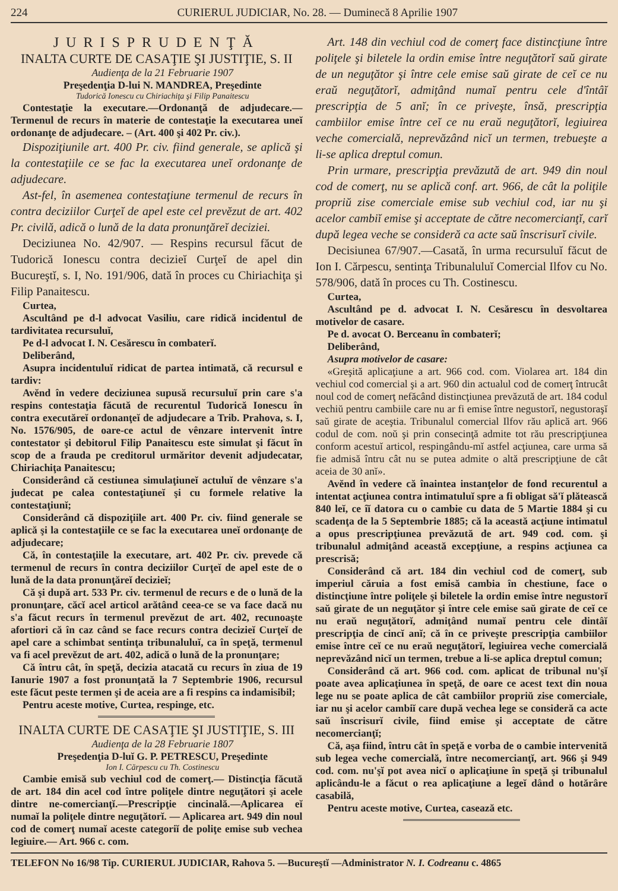224 CURIERUL JUDICIAR, No. 28. — Duminecă 8 Aprilie 1907
JURISPRUDENŢĂ
INALTA CURTE DE CASAŢIE ŞI JUSTIŢIE, S. II
Audienţa de la 21 Februarie 1907
Preşedenţia D-lui N. MANDREA, Preşedinte
Tudorică Ionescu cu Chiriachiţa şi Filip Panaitescu
Contestaţie la executare.—Ordonanţă de adjudecare.— Termenul de recurs în materie de contestaţie la executarea uneĭ ordonanţe de adjudecare. – (Art. 400 şi 402 Pr. civ.).
Dispoziţiunile art. 400 Pr. civ. fiind generale, se aplică şi la contestaţiile ce se fac la executarea uneĭ ordonanţe de adjudecare.
Ast-fel, în asemenea contestaţiune termenul de recurs în contra deciziilor Curţeĭ de apel este cel prevĕzut de art. 402 Pr. civilă, adică o lună de la data pronunţăreĭ deciziei.
Deciziunea No. 42/907. — Respins recursul făcut de Tudorică Ionescu contra decizieĭ Curţeĭ de apel din Bucureştĭ, s. I, No. 191/906, dată în proces cu Chiriachiţa şi Filip Panaitescu.
Curtea,
Ascultând pe d-l advocat Vasiliu, care ridică incidentul de tardivitatea recursuluĭ,
Pe d-l advocat I. N. Cesărescu în combaterĭ.
Deliberând,
Asupra incidentuluĭ ridicat de partea intimată, că recursul e tardiv:
Avĕnd în vedere deciziunea supusă recursuluĭ prin care s'a respins contestaţia făcută de recurentul Tudorică Ionescu în contra executăreĭ ordonanţeĭ de adjudecare a Trib. Prahova, s. I, No. 1576/905, de oare-ce actul de vênzare intervenit între contestator şi debitorul Filip Panaitescu este simulat şi făcut în scop de a frauda pe creditorul urmăritor devenit adjudecatar, Chiriachiţa Panaitescu;
Considerând că cestiunea simulaţiuneĭ actuluĭ de vênzare s'a judecat pe calea contestaţiuneĭ şi cu formele relative la contestaţiunĭ;
Considerând că dispoziţiile art. 400 Pr. civ. fiind generale se aplică şi la contestaţiile ce se fac la executarea uneĭ ordonanţe de adjudecare;
Că, în contestaţiile la executare, art. 402 Pr. civ. prevede că termenul de recurs în contra deciziilor Curţeĭ de apel este de o lună de la data pronunţăreĭ decizieĭ;
Că şi după art. 533 Pr. civ. termenul de recurs e de o lună de la pronunţare, căcĭ acel articol arătând ceea-ce se va face dacă nu s'a făcut recurs în termenul prevĕzut de art. 402, recunoaşte afortiori că în caz când se face recurs contra decizieĭ Curţeĭ de apel care a schimbat sentinţa tribunaluluĭ, ca în speţă, termenul va fi acel prevĕzut de art. 402, adică o lună de la pronunţare;
Că întru cât, în speţă, decizia atacată cu recurs în ziua de 19 Ianurie 1907 a fost pronunţată la 7 Septembrie 1906, recursul este făcut peste termen şi de aceia are a fi respins ca indamisibil;
Pentru aceste motive, Curtea, respinge, etc.
INALTA CURTE DE CASAŢIE ŞI JUSTIŢIE, S. III
Audienţa de la 28 Februarie 1807
Preşedenţia D-luĭ G. P. PETRESCU, Preşedinte
Ion I. Cărpescu cu Th. Costinescu
Cambie emisă sub vechiul cod de comerţ.— Distincţia făcută de art. 184 din acel cod între poliţele dintre neguţători şi acele dintre ne-comercianţĭ.—Prescripţie cincinală.—Aplicarea eĭ numaĭ la poliţele dintre neguţătorĭ. — Aplicarea art. 949 din noul cod de comerţ numaĭ aceste categoriĭ de poliţe emise sub vechea legiuire.— Art. 966 c. com.
Art. 148 din vechiul cod de comerţ face distincţiune între poliţele şi biletele la ordin emise între neguţătorĭ saŭ girate de un neguţător şi între cele emise saŭ girate de ceĭ ce nu eraŭ neguţătorĭ, admiţând numaĭ pentru cele d'întâĭ prescripţia de 5 anĭ; în ce priveşte, însă, prescripţia cambiilor emise între ceĭ ce nu eraŭ neguţătorĭ, legiuirea veche comercială, neprevăzând nicĭ un termen, trebueşte a li-se aplica dreptul comun.
Prin urmare, prescripţia prevăzută de art. 949 din noul cod de comerţ, nu se aplică conf. art. 966, de cât la poliţile propriŭ zise comerciale emise sub vechiul cod, iar nu şi acelor cambiĭ emise şi acceptate de către necomercianţĭ, carĭ după legea veche se consideră ca acte saŭ înscrisurĭ civile.
Decisiunea 67/907.—Casată, în urma recursuluĭ făcut de Ion I. Cărpescu, sentinţa Tribunaluluĭ Comercial Ilfov cu No. 578/906, dată în proces cu Th. Costinescu.
Curtea,
Ascultând pe d. advocat I. N. Cesărescu în desvoltarea motivelor de casare.
Pe d. avocat O. Berceanu în combaterĭ;
Deliberând,
Asupra motivelor de casare:
«Greşită aplicaţiune a art. 966 cod. com. Violarea art. 184 din vechiul cod comercial şi a art. 960 din actualul cod de comerţ întrucât noul cod de comerţ nefăcând distincţiunea prevăzută de art. 184 codul vechiŭ pentru cambiile care nu ar fi emise între negustorĭ, negustoraşĭ saŭ girate de aceştia. Tribunalul comercial Ilfov rău aplică art. 966 codul de com. noŭ şi prin consecinţă admite tot rău prescripţiunea conform acestuĭ articol, respingându-mĭ astfel acţiunea, care urma să fie admisă întru cât nu se putea admite o altă prescripţiune de cât aceia de 30 anĭ».
Avĕnd în vedere că înaintea instanţelor de fond recurentul a intentat acţiunea contra intimatuluĭ spre a fi obligat să'ĭ plătească 840 leĭ, ce îĭ datora cu o cambie cu data de 5 Martie 1884 şi cu scadenţa de la 5 Septembrie 1885; că la această acţiune intimatul a opus prescripţiunea prevăzută de art. 949 cod. com. şi tribunalul admiţând această excepţiune, a respins acţiunea ca prescrisă;
Considerând că art. 184 din vechiul cod de comerţ, sub imperiul căruia a fost emisă cambia în chestiune, face o distincţiune între poliţele şi biletele la ordin emise între negustorĭ saŭ girate de un neguţător şi între cele emise saŭ girate de ceĭ ce nu eraŭ neguţătorĭ, admiţând numaĭ pentru cele dintâĭ prescripţia de cincĭ anĭ; că în ce priveşte prescripţia cambiilor emise între ceĭ ce nu eraŭ neguţătorĭ, legiuirea veche comercială neprevăzând nicĭ un termen, trebue a li-se aplica dreptul comun;
Considerând că art. 966 cod. com. aplicat de tribunal nu'şĭ poate avea aplicaţiunea în speţă, de oare ce acest text din noua lege nu se poate aplica de cât cambiilor propriŭ zise comerciale, iar nu şi acelor cambiĭ care după vechea lege se consideră ca acte saŭ înscrisurĭ civile, fiind emise şi acceptate de către necomercianţĭ;
Că, aşa fiind, întru cât în speţă e vorba de o cambie intervenită sub legea veche comercială, între necomercianţĭ, art. 966 şi 949 cod. com. nu'şĭ pot avea nicĭ o aplicaţiune în speţă şi tribunalul aplicându-le a făcut o rea aplicaţiune a legeĭ dând o hotărâre casabilă,
Pentru aceste motive, Curtea, casează etc.
TELEFON No 16/98 Tip. CURIERUL JUDICIAR, Rahova 5. —Bucureştĭ —Administrator N. I. Codreanu c. 4865